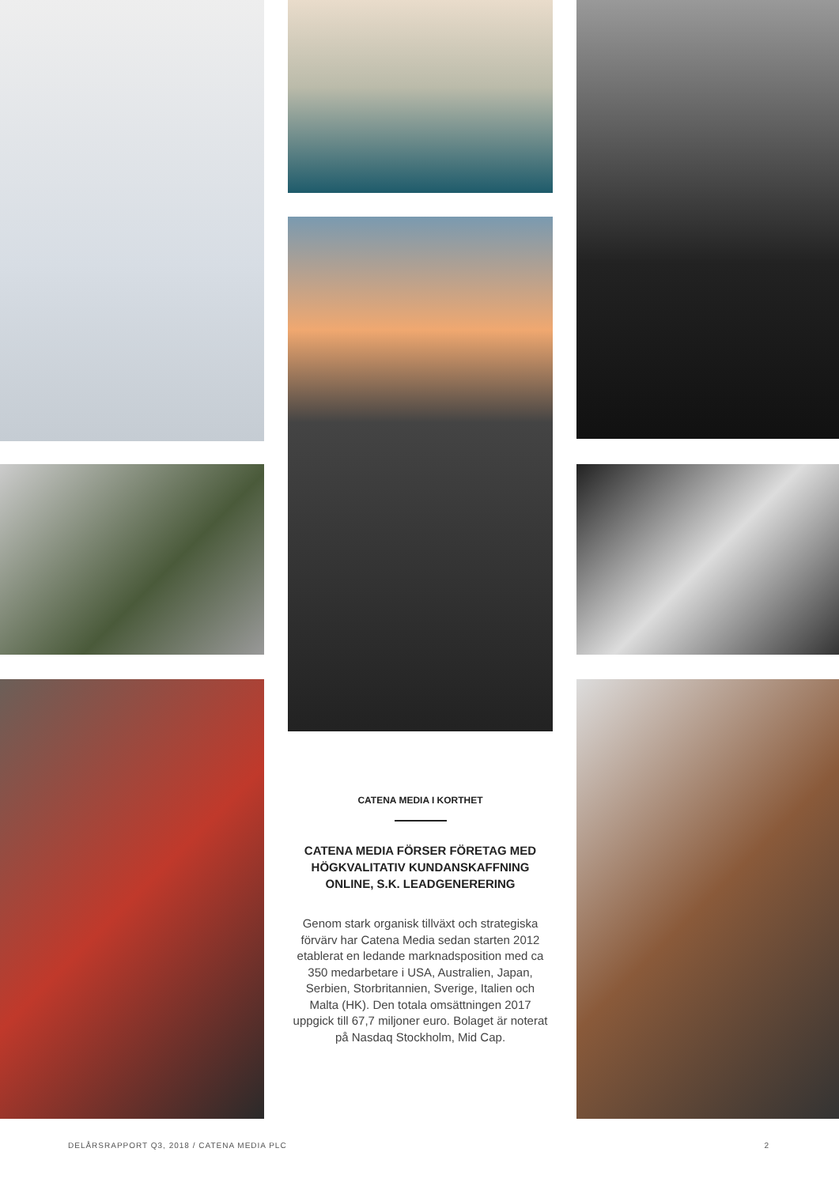CATENA MEDIA I KORTHET
CATENA MEDIA FÖRSER FÖRETAG MED HÖGKVALITATIV KUNDANSKAFFNING ONLINE, S.K. LEADGENERERING
Genom stark organisk tillväxt och strategiska förvärv har Catena Media sedan starten 2012 etablerat en ledande marknadsposition med ca 350 medarbetare i USA, Australien, Japan, Serbien, Storbritannien, Sverige, Italien och Malta (HK). Den totala omsättningen 2017 uppgick till 67,7 miljoner euro. Bolaget är noterat på Nasdaq Stockholm, Mid Cap.
DELÅRSRAPPORT Q3, 2018 / CATENA MEDIA PLC 2